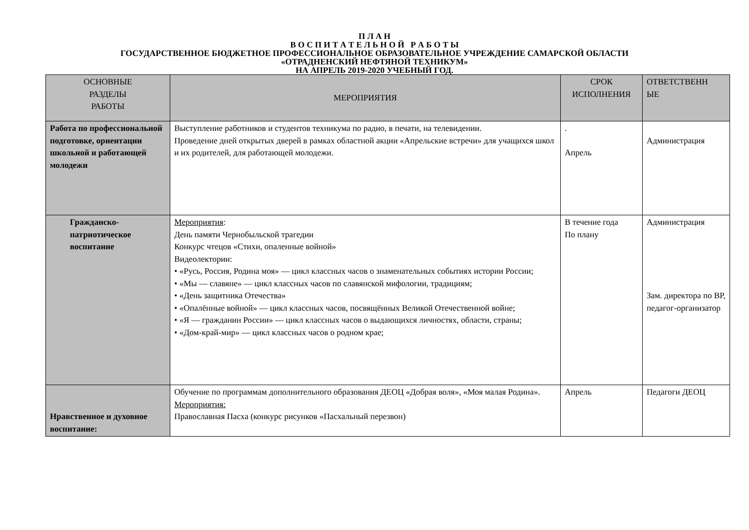П Л А Н
В О С П И Т А Т Е Л Ь Н О Й Р А Б О Т Ы
ГОСУДАРСТВЕННОЕ БЮДЖЕТНОЕ ПРОФЕССИОНАЛЬНОЕ ОБРАЗОВАТЕЛЬНОЕ УЧРЕЖДЕНИЕ САМАРСКОЙ ОБЛАСТИ
«ОТРАДНЕНСКИЙ НЕФТЯНОЙ ТЕХНИКУМ»
НА АПРЕЛЬ 2019-2020 УЧЕБНЫЙ ГОД.
| ОСНОВНЫЕ РАЗДЕЛЫ РАБОТЫ | МЕРОПРИЯТИЯ | СРОК ИСПОЛНЕНИЯ | ОТВЕТСТВЕНН ЫЕ |
| --- | --- | --- | --- |
| Работа по профессиональной подготовке, ориентации школьной и работающей молодежи | Выступление работников и студентов техникума по радио, в печати, на телевидении. Проведение дней открытых дверей в рамках областной акции «Апрельские встречи» для учащихся школ и их родителей, для работающей молодежи. | . Апрель | Администрация |
| Гражданско-патриотическое воспитание | Мероприятия : День памяти Чернобыльской трагедии Конкурс чтецов «Стихи, опаленные войной» Видеолектории: • «Русь, Россия, Родина моя» — цикл классных часов о знаменательных событиях истории России; • «Мы — славяне» — цикл классных часов по славянской мифологии, традициям; • «День защитника Отечества» • «Опалённые войной» — цикл классных часов, посвящённых Великой Отечественной войне; • «Я — гражданин России» — цикл классных часов о выдающихся личностях, области, страны; • «Дом-край-мир» — цикл классных часов о родном крае; | В течение года По плану | Администрация Зам. директора по ВР, педагог-организатор |
| Нравственное и духовное воспитание: | Обучение по программам дополнительного образования ДЕОЦ «Добрая воля», «Моя малая Родина». Мероприятия: Православная Пасха (конкурс рисунков «Пасхальный перезвон) | Апрель | Педагоги ДЕОЦ |